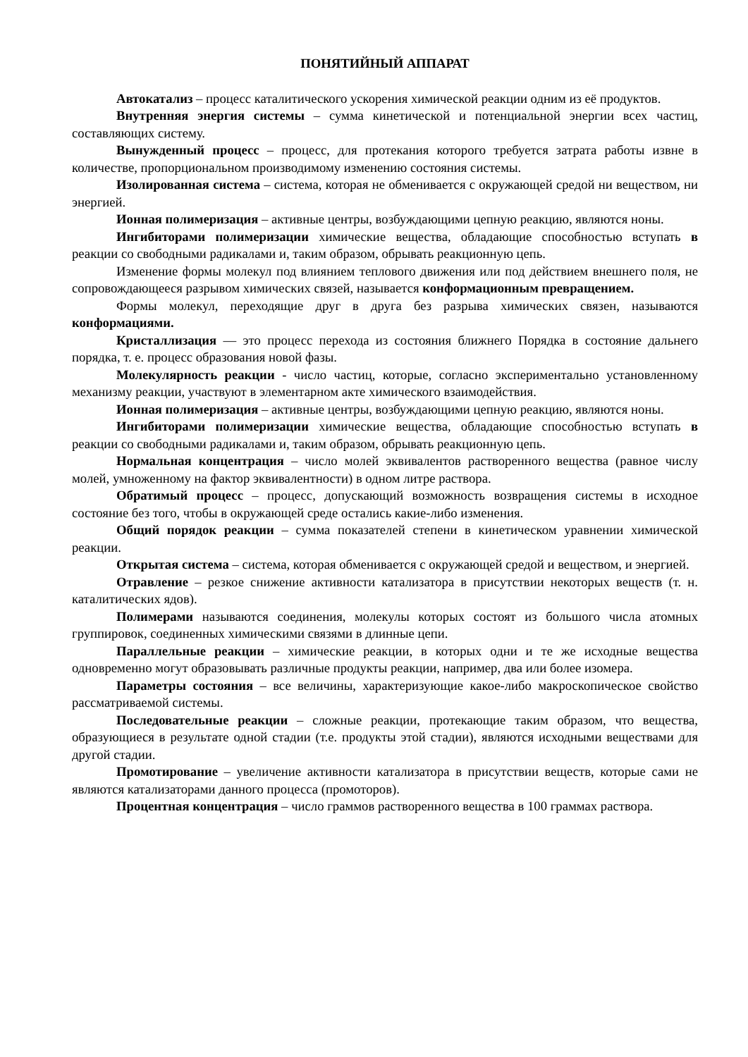ПОНЯТИЙНЫЙ АППАРАТ
Автокатализ – процесс каталитического ускорения химической реакции одним из её продуктов.
Внутренняя энергия системы – сумма кинетической и потенциальной энергии всех частиц, составляющих систему.
Вынужденный процесс – процесс, для протекания которого требуется затрата работы извне в количестве, пропорциональном производимому изменению состояния системы.
Изолированная система – система, которая не обменивается с окружающей средой ни веществом, ни энергией.
Ионная полимеризация – активные центры, возбуждающими цепную реакцию, являются ноны.
Ингибиторами полимеризации химические вещества, обладающие способностью вступать в реакции со свободными радикалами и, таким образом, обрывать реакционную цепь.
Изменение формы молекул под влиянием теплового движения или под действием внешнего поля, не сопровождающееся разрывом химических связей, называется конформационным превращением.
Формы молекул, переходящие друг в друга без разрыва химических связен, называются конформациями.
Кристаллизация — это процесс перехода из состояния ближнего Порядка в состояние дальнего порядка, т. е. процесс образования новой фазы.
Молекулярность реакции - число частиц, которые, согласно экспериментально установленному механизму реакции, участвуют в элементарном акте химического взаимодействия.
Ионная полимеризация – активные центры, возбуждающими цепную реакцию, являются ноны.
Ингибиторами полимеризации химические вещества, обладающие способностью вступать в реакции со свободными радикалами и, таким образом, обрывать реакционную цепь.
Нормальная концентрация – число молей эквивалентов растворенного вещества (равное числу молей, умноженному на фактор эквивалентности) в одном литре раствора.
Обратимый процесс – процесс, допускающий возможность возвращения системы в исходное состояние без того, чтобы в окружающей среде остались какие-либо изменения.
Общий порядок реакции – сумма показателей степени в кинетическом уравнении химической реакции.
Открытая система – система, которая обменивается с окружающей средой и веществом, и энергией.
Отравление – резкое снижение активности катализатора в присутствии некоторых веществ (т. н. каталитических ядов).
Полимерами называются соединения, молекулы которых состоят из большого числа атомных группировок, соединенных химическими связями в длинные цепи.
Параллельные реакции – химические реакции, в которых одни и те же исходные вещества одновременно могут образовывать различные продукты реакции, например, два или более изомера.
Параметры состояния – все величины, характеризующие какое-либо макроскопическое свойство рассматриваемой системы.
Последовательные реакции – сложные реакции, протекающие таким образом, что вещества, образующиеся в результате одной стадии (т.е. продукты этой стадии), являются исходными веществами для другой стадии.
Промотирование – увеличение активности катализатора в присутствии веществ, которые сами не являются катализаторами данного процесса (промоторов).
Процентная концентрация – число граммов растворенного вещества в 100 граммах раствора.